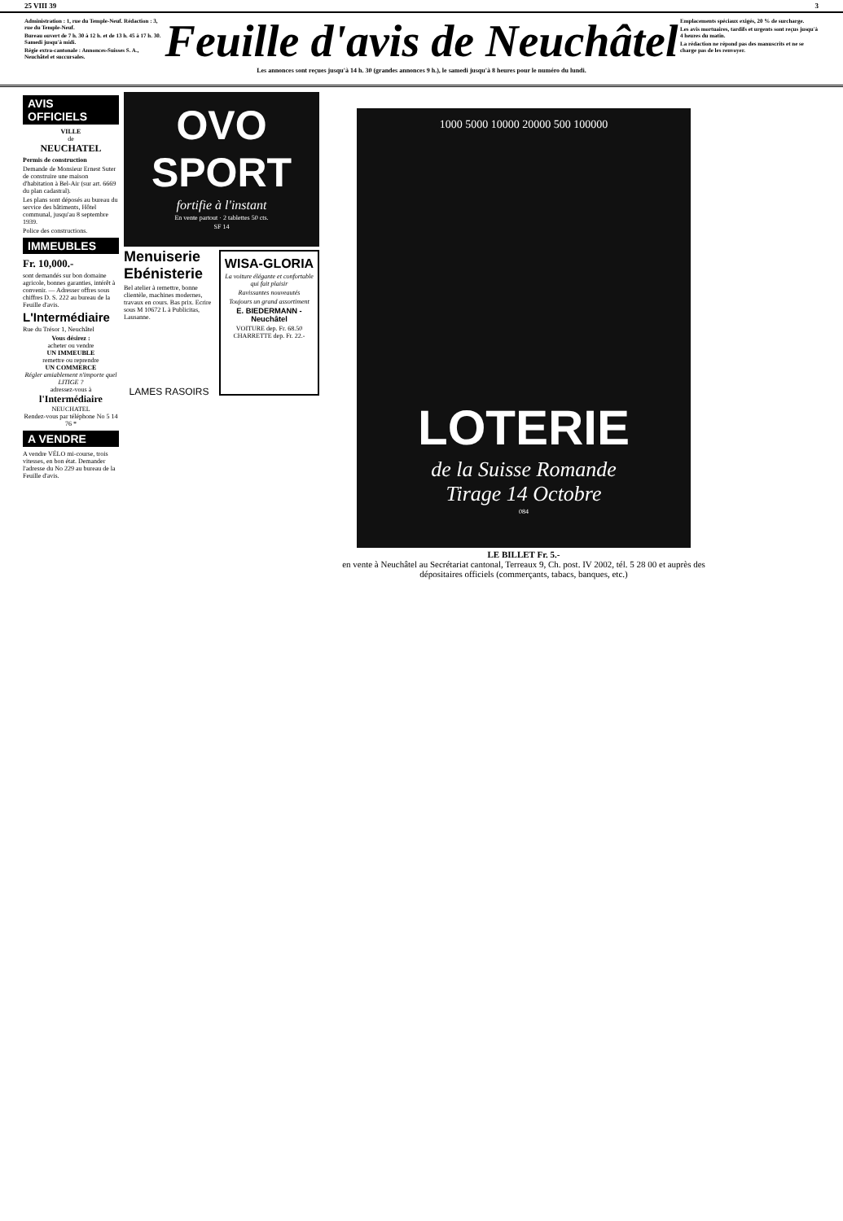25 VIII 39 3
Administration : 1, rue du Temple-Neuf. Rédaction : 3, rue du Temple-Neuf.
Bureau ouvert de 7 h. 30 à 12 h. et de 13 h. 45 à 17 h. 30. Samedi jusqu'à midi.
Régie extra-cantonale : Annonces-Suisses S. A., Neuchâtel et succursales.
Feuille d'avis de Neuchâtel
Les annonces sont reçues jusqu'à 14 h. 30 (grandes annonces 9 h.), le samedi jusqu'à 8 heures pour le numéro du lundi.
Emplacements spéciaux exigés, 20 % de surcharge.
Les avis mortuaires, tardifs et urgents sont reçus jusqu'à 4 heures du matin.
La rédaction ne répond pas des manuscrits et ne se charge pas de les renvoyer.
AVIS OFFICIELS
VILLE
de
NEUCHATEL
Permis de construction
Demande de Monsieur Ernest Suter de construire une maison d'habitation à Bel-Air (sur art. 6669 du plan cadastral).
Les plans sont déposés au bureau du service des bâtiments, Hôtel communal, jusqu'au 8 septembre 1939.
Police des constructions.
IMMEUBLES
Fr. 10,000.-
sont demandés sur bon domaine agricole, bonnes garanties, intérêt à convenir. — Adresser offres sous chiffres D. S. 222 au bureau de la Feuille d'avis.
L'Intermédiaire
Rue du Trésor 1, Neuchâtel
Vous désirez :
acheter ou vendre
UN IMMEUBLE
remettre ou reprendre
UN COMMERCE
Régler amiablement n'importe quel LITIGE ?
adressez-vous à
l'Intermédiaire
NEUCHATEL
Rendez-vous par téléphone No 5 14 76 *
A VENDRE
A vendre VÉLO mi-course, trois vitesses, en bon état. Demander l'adresse du No 229 au bureau de la Feuille d'avis.
OVO SPORT
fortifie à l'instant
En vente partout · 2 tablettes 50 cts.
SF 14
Menuiserie Ebénisterie
Bel atelier à remettre, bonne clientèle, machines modernes, travaux en cours. Bas prix. Ecrire sous M 10672 L à Publicitas, Lausanne.
LAMES RASOIRS
WISA-GLORIA
La voiture élégante et confortable qui fait plaisir
Ravissantes nouveautés
Toujours un grand assortiment
E. BIEDERMANN - Neuchâtel
VOITURE dep. Fr. 68.50 CHARRETTE dep. Fr. 22.-
1000 5000 10000 20000 500 100000
LOTERIE
de la Suisse Romande
Tirage 14 Octobre
084
LE BILLET Fr. 5.-
en vente à Neuchâtel au Secrétariat cantonal, Terreaux 9, Ch. post. IV 2002, tél. 5 28 00 et auprès des dépositaires officiels (commerçants, tabacs, banques, etc.)